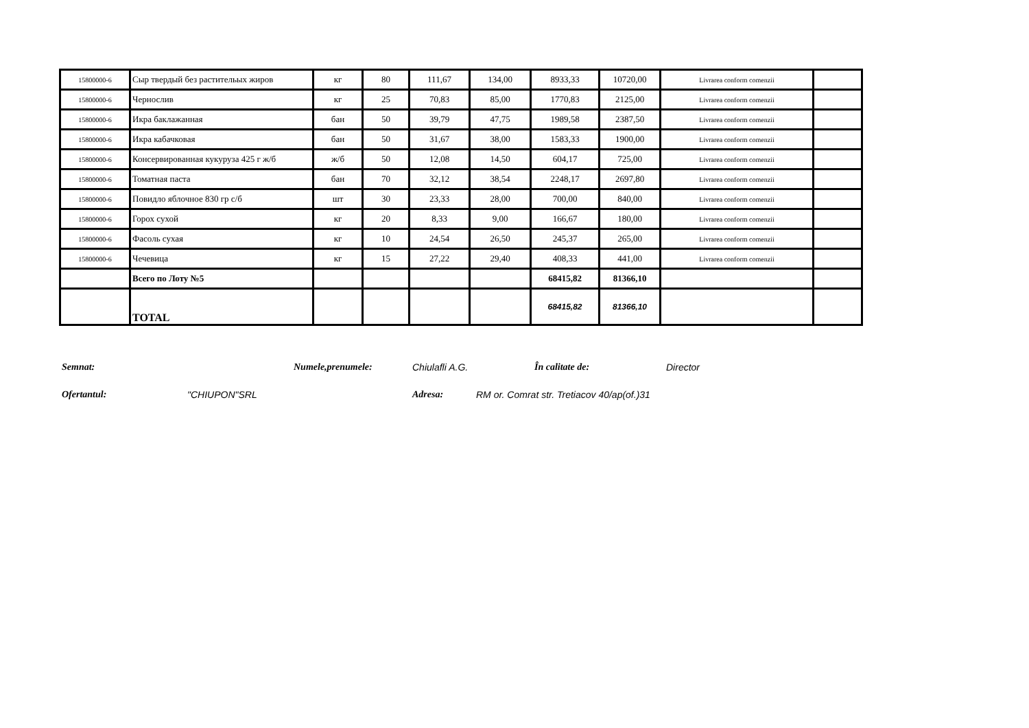| 15800000-6 | Сыр твердый без растительых жиров | кг | 80 | 111,67 | 134,00 | 8933,33 | 10720,00 | Livrarea conform comenzii | |
| 15800000-6 | Чернослив | кг | 25 | 70,83 | 85,00 | 1770,83 | 2125,00 | Livrarea conform comenzii | |
| 15800000-6 | Икра баклажанная | бан | 50 | 39,79 | 47,75 | 1989,58 | 2387,50 | Livrarea conform comenzii | |
| 15800000-6 | Икра кабачковая | бан | 50 | 31,67 | 38,00 | 1583,33 | 1900,00 | Livrarea conform comenzii | |
| 15800000-6 | Консервированная кукуруза 425 г ж/б | ж/б | 50 | 12,08 | 14,50 | 604,17 | 725,00 | Livrarea conform comenzii | |
| 15800000-6 | Томатная паста | бан | 70 | 32,12 | 38,54 | 2248,17 | 2697,80 | Livrarea conform comenzii | |
| 15800000-6 | Повидло яблочное 830 гр с/б | шт | 30 | 23,33 | 28,00 | 700,00 | 840,00 | Livrarea conform comenzii | |
| 15800000-6 | Горох сухой | кг | 20 | 8,33 | 9,00 | 166,67 | 180,00 | Livrarea conform comenzii | |
| 15800000-6 | Фасоль сухая | кг | 10 | 24,54 | 26,50 | 245,37 | 265,00 | Livrarea conform comenzii | |
| 15800000-6 | Чечевица | кг | 15 | 27,22 | 29,40 | 408,33 | 441,00 | Livrarea conform comenzii | |
| | Всего по Лоту №5 | | | | | 68415,82 | 81366,10 | | |
| | TOTAL | | | | | 68415,82 | 81366,10 | | |
Semnat: Numele,prenumele: Chiulafli A.G. În calitate de: Director
Ofertantul: "CHIUPON"SRL Adresa: RM or. Comrat str. Tretiacov 40/ap(of.)31